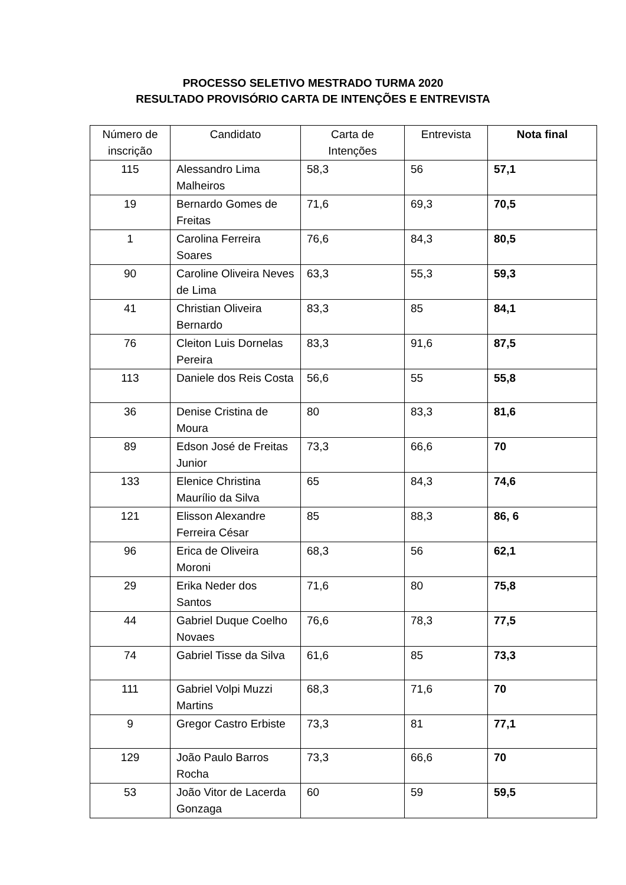PROCESSO SELETIVO MESTRADO TURMA 2020
RESULTADO PROVISÓRIO CARTA DE INTENÇÕES E ENTREVISTA
| Número de inscrição | Candidato | Carta de Intenções | Entrevista | Nota final |
| --- | --- | --- | --- | --- |
| 115 | Alessandro Lima Malheiros | 58,3 | 56 | 57,1 |
| 19 | Bernardo Gomes de Freitas | 71,6 | 69,3 | 70,5 |
| 1 | Carolina Ferreira Soares | 76,6 | 84,3 | 80,5 |
| 90 | Caroline Oliveira Neves de Lima | 63,3 | 55,3 | 59,3 |
| 41 | Christian Oliveira Bernardo | 83,3 | 85 | 84,1 |
| 76 | Cleiton Luis Dornelas Pereira | 83,3 | 91,6 | 87,5 |
| 113 | Daniele dos Reis Costa | 56,6 | 55 | 55,8 |
| 36 | Denise Cristina de Moura | 80 | 83,3 | 81,6 |
| 89 | Edson José de Freitas Junior | 73,3 | 66,6 | 70 |
| 133 | Elenice Christina Maurílio da Silva | 65 | 84,3 | 74,6 |
| 121 | Elisson Alexandre Ferreira César | 85 | 88,3 | 86, 6 |
| 96 | Erica de Oliveira Moroni | 68,3 | 56 | 62,1 |
| 29 | Erika Neder dos Santos | 71,6 | 80 | 75,8 |
| 44 | Gabriel Duque Coelho Novaes | 76,6 | 78,3 | 77,5 |
| 74 | Gabriel Tisse da Silva | 61,6 | 85 | 73,3 |
| 111 | Gabriel Volpi Muzzi Martins | 68,3 | 71,6 | 70 |
| 9 | Gregor Castro Erbiste | 73,3 | 81 | 77,1 |
| 129 | João Paulo Barros Rocha | 73,3 | 66,6 | 70 |
| 53 | João Vitor de Lacerda Gonzaga | 60 | 59 | 59,5 |